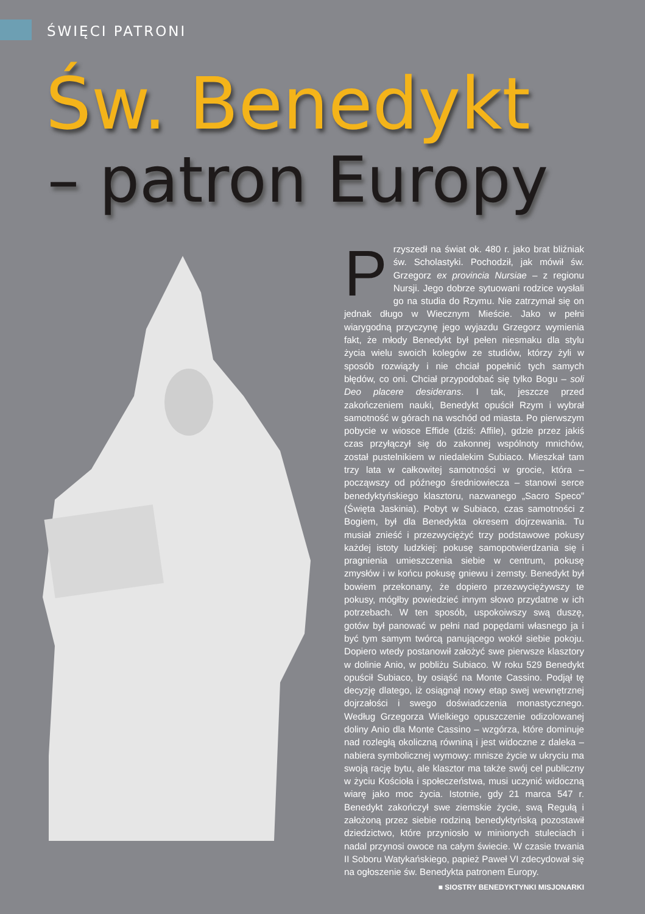ŚWIĘCI PATRONI
Św. Benedykt
– patron Europy
Przyszedł na świat ok. 480 r. jako brat bliźniak św. Scholastyki. Pochodził, jak mówił św. Grzegorz ex provincia Nursiae – z regionu Nursji. Jego dobrze sytuowani rodzice wysłali go na studia do Rzymu. Nie zatrzymał się on jednak długo w Wiecznym Mieście. Jako w pełni wiarygodną przyczynę jego wyjazdu Grzegorz wymienia fakt, że młody Benedykt był pełen niesmaku dla stylu życia wielu swoich kolegów ze studiów, którzy żyli w sposób rozwiązły i nie chciał popełnić tych samych błędów, co oni. Chciał przypodobać się tylko Bogu – soli Deo placere desiderans. I tak, jeszcze przed zakończeniem nauki, Benedykt opuścił Rzym i wybrał samotność w górach na wschód od miasta. Po pierwszym pobycie w wiosce Effide (dziś: Affile), gdzie przez jakiś czas przyłączył się do zakonnej wspólnoty mnichów, został pustelnikiem w niedalekim Subiaco. Mieszkał tam trzy lata w całkowitej samotności w grocie, która – począwszy od późnego średniowiecza – stanowi serce benedyktyńskiego klasztoru, nazwanego „Sacro Speco” (Święta Jaskinia). Pobyt w Subiaco, czas samotności z Bogiem, był dla Benedykta okresem dojrzewania. Tu musiał znieść i przezwyciężyć trzy podstawowe pokusy każdej istoty ludzkiej: pokusę samopotwierdzania się i pragnienia umieszczenia siebie w centrum, pokusę zmysłów i w końcu pokusę gniewu i zemsty. Benedykt był bowiem przekonany, że dopiero przezwyciężywszy te pokusy, mógłby powiedzieć innym słowo przydatne w ich potrzebach. W ten sposób, uspokoiwszy swą duszę, gotów był panować w pełni nad popędami własnego ja i być tym samym twórcą panującego wokół siebie pokoju. Dopiero wtedy postanowił założyć swe pierwsze klasztory w dolinie Anio, w pobliżu Subiaco. W roku 529 Benedykt opuścił Subiaco, by osiąść na Monte Cassino. Podjął tę decyzję dlatego, iż osiągnął nowy etap swej wewnętrznej dojrzałości i swego doświadczenia monastycznego. Według Grzegorza Wielkiego opuszczenie odizolowanej doliny Anio dla Monte Cassino – wzgórza, które dominuje nad rozległą okoliczną równiną i jest widoczne z daleka – nabiera symbolicznej wymowy: mnisze życie w ukryciu ma swoją rację bytu, ale klasztor ma także swój cel publiczny w życiu Kościoła i społeczeństwa, musi uczynić widoczną wiarę jako moc życia. Istotnie, gdy 21 marca 547 r. Benedykt zakończył swe ziemskie życie, swą Regułą i założoną przez siebie rodziną benedyktyńską pozostawił dziedzictwo, które przyniosło w minionych stuleciach i nadal przynosi owoce na całym świecie. W czasie trwania II Soboru Watykańskiego, papież Paweł VI zdecydował się na ogłoszenie św. Benedykta patronem Europy.
■ SIOSTRY BENEDYKTYNKI MISJONARKI